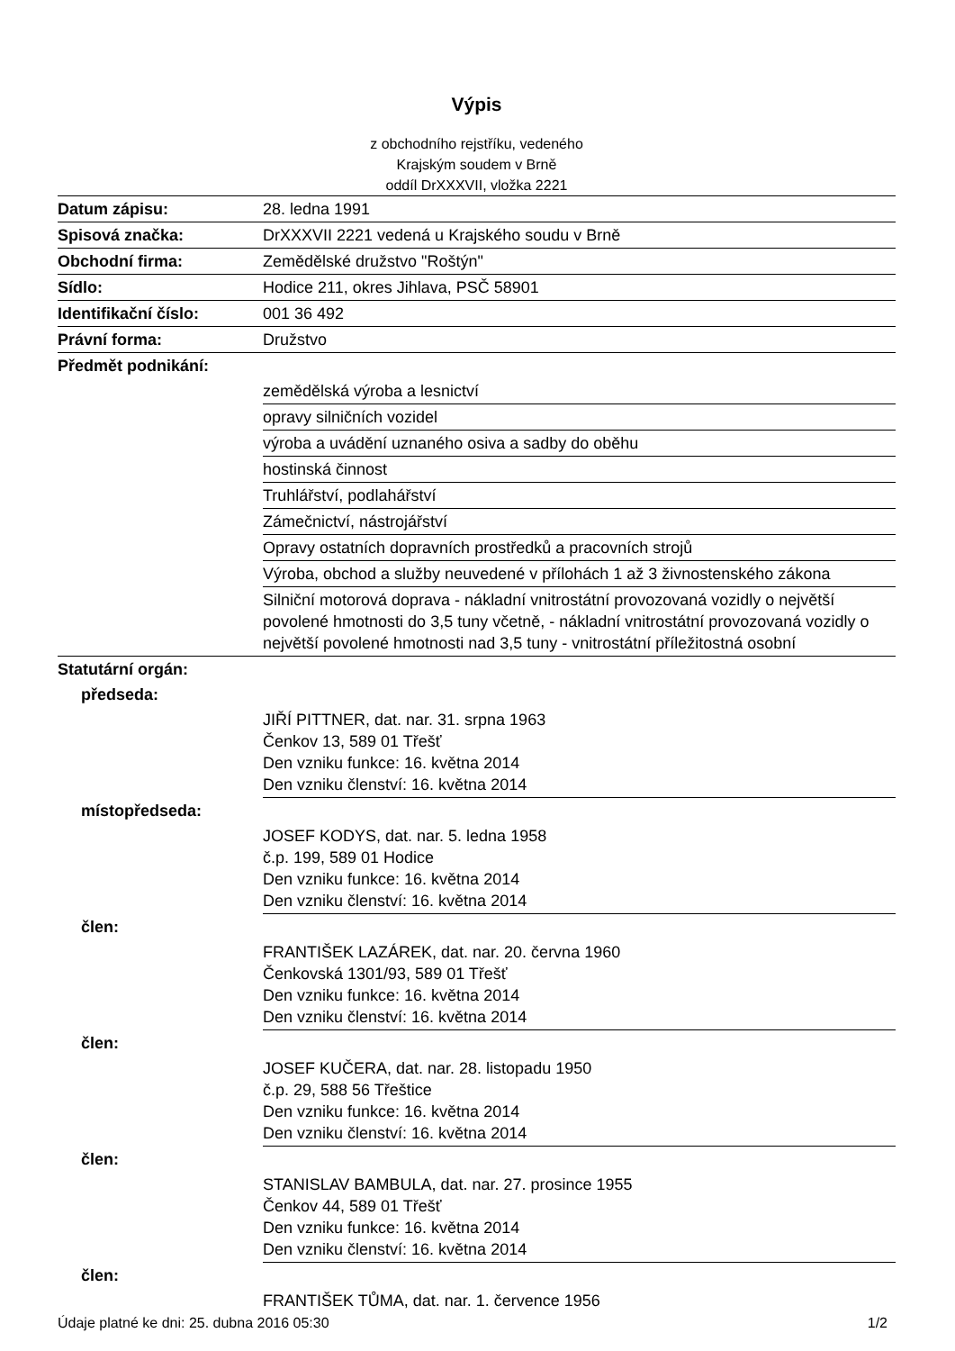Výpis
z obchodního rejstříku, vedeného
Krajským soudem v Brně
oddíl DrXXXVII, vložka 2221
| Datum zápisu: | 28. ledna 1991 |
| Spisová značka: | DrXXXVII 2221 vedená u Krajského soudu v Brně |
| Obchodní firma: | Zemědělské družstvo "Roštýn" |
| Sídlo: | Hodice 211, okres Jihlava, PSČ 58901 |
| Identifikační číslo: | 001 36 492 |
| Právní forma: | Družstvo |
| Předmět podnikání: | |
| | zemědělská výroba a lesnictví |
| | opravy silničních vozidel |
| | výroba a uvádění uznaného osiva a sadby do oběhu |
| | hostinská činnost |
| | Truhlářství, podlahářství |
| | Zámečnictví, nástrojářství |
| | Opravy ostatních dopravních prostředků a pracovních strojů |
| | Výroba, obchod a služby neuvedené v přílohách 1 až 3 živnostenského zákona |
| | Silniční motorová doprava - nákladní vnitrostátní provozovaná vozidly o největší povolené hmotnosti do 3,5 tuny včetně, - nákladní vnitrostátní provozovaná vozidly o největší povolené hmotnosti nad 3,5 tuny - vnitrostátní příležitostná osobní |
| Statutární orgán: | |
| předseda: | |
| | JIŘÍ PITTNER, dat. nar. 31. srpna 1963 Čenkov 13, 589 01 Třešť Den vzniku funkce: 16. května 2014 Den vzniku členství: 16. května 2014 |
| místopředseda: | |
| | JOSEF KODYS, dat. nar. 5. ledna 1958 č.p. 199, 589 01 Hodice Den vzniku funkce: 16. května 2014 Den vzniku členství: 16. května 2014 |
| člen: | |
| | FRANTIŠEK LAZÁREK, dat. nar. 20. června 1960 Čenkovská 1301/93, 589 01 Třešť Den vzniku funkce: 16. května 2014 Den vzniku členství: 16. května 2014 |
| člen: | |
| | JOSEF KUČERA, dat. nar. 28. listopadu 1950 č.p. 29, 588 56 Třeštice Den vzniku funkce: 16. května 2014 Den vzniku členství: 16. května 2014 |
| člen: | |
| | STANISLAV BAMBULA, dat. nar. 27. prosince 1955 Čenkov 44, 589 01 Třešť Den vzniku funkce: 16. května 2014 Den vzniku členství: 16. května 2014 |
| člen: | |
| | FRANTIŠEK TŮMA, dat. nar. 1. července 1956 |
Údaje platné ke dni: 25. dubna 2016 05:30 1/2